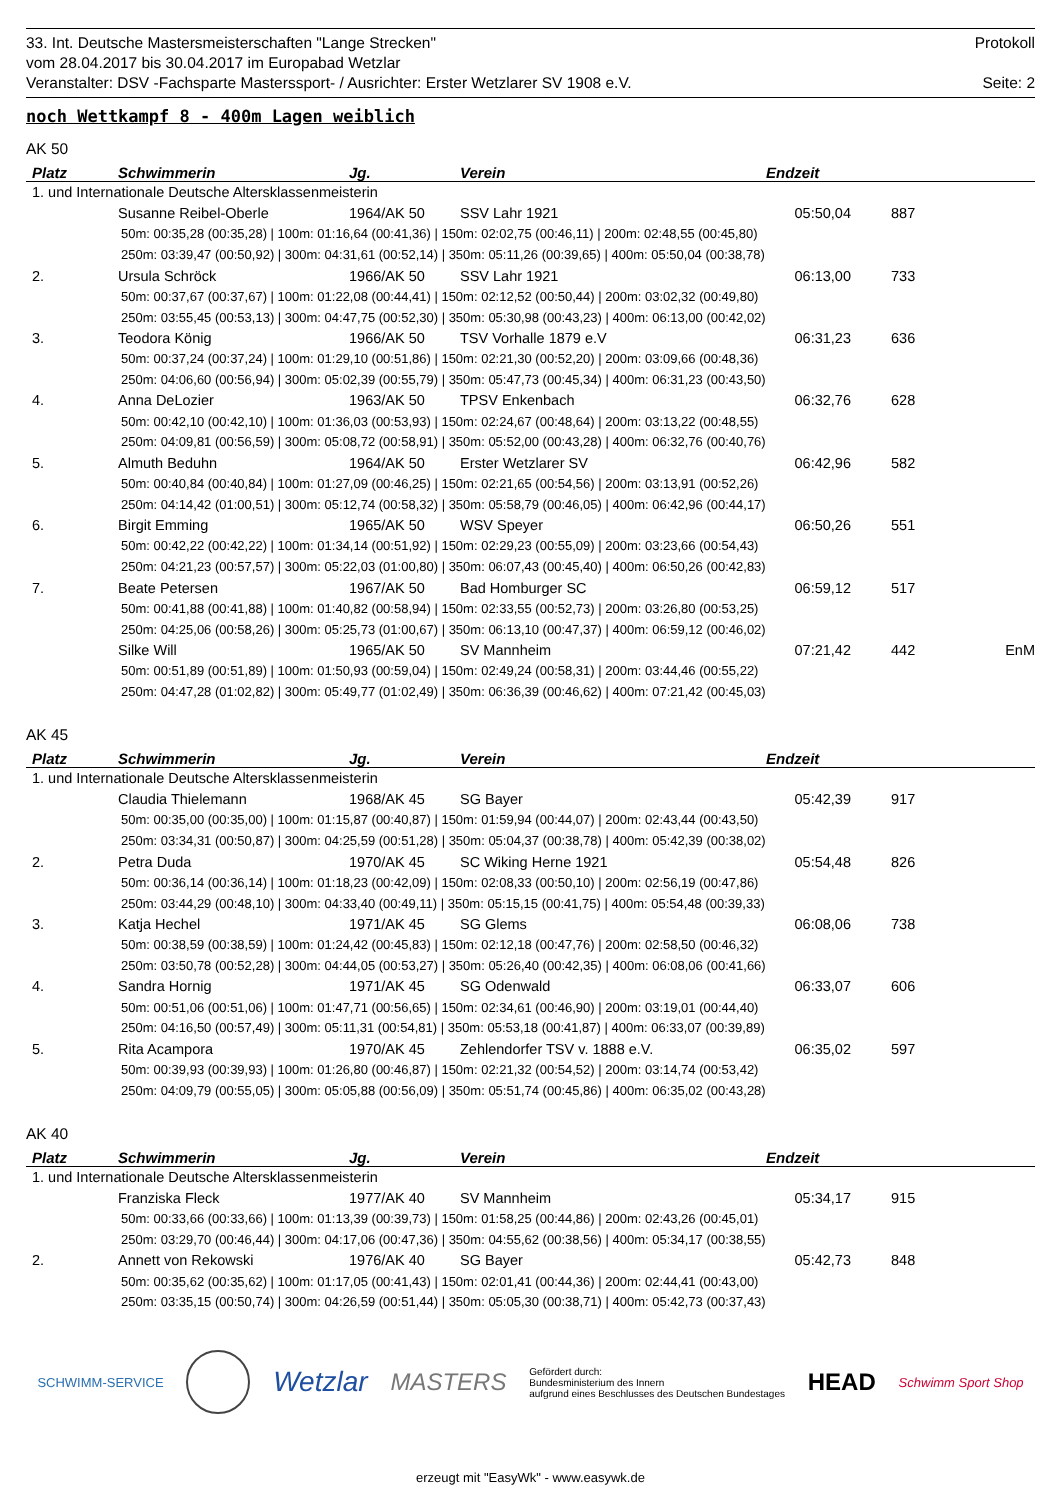33. Int. Deutsche Mastersmeisterschaften "Lange Strecken" Protokoll
vom 28.04.2017 bis 30.04.2017 im Europabad Wetzlar
Veranstalter: DSV -Fachsparte Masterssport- / Ausrichter: Erster Wetzlarer SV 1908 e.V. Seite: 2
noch Wettkampf 8 - 400m Lagen weiblich
AK 50
| Platz | Schwimmerin | Jg. | Verein | Endzeit | | |
| --- | --- | --- | --- | --- | --- | --- |
| 1. und Internationale Deutsche Altersklassenmeisterin | | | | | | |
| | Susanne Reibel-Oberle | 1964/AK 50 | SSV Lahr 1921 | 05:50,04 | 887 | |
| 50m: 00:35,28 (00:35,28) / 100m: 01:16,64 (00:41,36) / 150m: 02:02,75 (00:46,11) / 200m: 02:48,55 (00:45,80) | | | | | | |
| 250m: 03:39,47 (00:50,92) / 300m: 04:31,61 (00:52,14) / 350m: 05:11,26 (00:39,65) / 400m: 05:50,04 (00:38,78) | | | | | | |
| 2. | Ursula Schröck | 1966/AK 50 | SSV Lahr 1921 | 06:13,00 | 733 | |
| 50m: 00:37,67 (00:37,67) / 100m: 01:22,08 (00:44,41) / 150m: 02:12,52 (00:50,44) / 200m: 03:02,32 (00:49,80) | | | | | | |
| 250m: 03:55,45 (00:53,13) / 300m: 04:47,75 (00:52,30) / 350m: 05:30,98 (00:43,23) / 400m: 06:13,00 (00:42,02) | | | | | | |
| 3. | Teodora König | 1966/AK 50 | TSV Vorhalle 1879 e.V | 06:31,23 | 636 | |
| 50m: 00:37,24 (00:37,24) / 100m: 01:29,10 (00:51,86) / 150m: 02:21,30 (00:52,20) / 200m: 03:09,66 (00:48,36) | | | | | | |
| 250m: 04:06,60 (00:56,94) / 300m: 05:02,39 (00:55,79) / 350m: 05:47,73 (00:45,34) / 400m: 06:31,23 (00:43,50) | | | | | | |
| 4. | Anna DeLozier | 1963/AK 50 | TPSV Enkenbach | 06:32,76 | 628 | |
| 50m: 00:42,10 (00:42,10) / 100m: 01:36,03 (00:53,93) / 150m: 02:24,67 (00:48,64) / 200m: 03:13,22 (00:48,55) | | | | | | |
| 250m: 04:09,81 (00:56,59) / 300m: 05:08,72 (00:58,91) / 350m: 05:52,00 (00:43,28) / 400m: 06:32,76 (00:40,76) | | | | | | |
| 5. | Almuth Beduhn | 1964/AK 50 | Erster Wetzlarer SV | 06:42,96 | 582 | |
| 50m: 00:40,84 (00:40,84) / 100m: 01:27,09 (00:46,25) / 150m: 02:21,65 (00:54,56) / 200m: 03:13,91 (00:52,26) | | | | | | |
| 250m: 04:14,42 (01:00,51) / 300m: 05:12,74 (00:58,32) / 350m: 05:58,79 (00:46,05) / 400m: 06:42,96 (00:44,17) | | | | | | |
| 6. | Birgit Emming | 1965/AK 50 | WSV Speyer | 06:50,26 | 551 | |
| 50m: 00:42,22 (00:42,22) / 100m: 01:34,14 (00:51,92) / 150m: 02:29,23 (00:55,09) / 200m: 03:23,66 (00:54,43) | | | | | | |
| 250m: 04:21,23 (00:57,57) / 300m: 05:22,03 (01:00,80) / 350m: 06:07,43 (00:45,40) / 400m: 06:50,26 (00:42,83) | | | | | | |
| 7. | Beate Petersen | 1967/AK 50 | Bad Homburger SC | 06:59,12 | 517 | |
| 50m: 00:41,88 (00:41,88) / 100m: 01:40,82 (00:58,94) / 150m: 02:33,55 (00:52,73) / 200m: 03:26,80 (00:53,25) | | | | | | |
| 250m: 04:25,06 (00:58,26) / 300m: 05:25,73 (01:00,67) / 350m: 06:13,10 (00:47,37) / 400m: 06:59,12 (00:46,02) | | | | | | |
| | Silke Will | 1965/AK 50 | SV Mannheim | 07:21,42 | 442 | EnM |
| 50m: 00:51,89 (00:51,89) / 100m: 01:50,93 (00:59,04) / 150m: 02:49,24 (00:58,31) / 200m: 03:44,46 (00:55,22) | | | | | | |
| 250m: 04:47,28 (01:02,82) / 300m: 05:49,77 (01:02,49) / 350m: 06:36,39 (00:46,62) / 400m: 07:21,42 (00:45,03) | | | | | | |
AK 45
| Platz | Schwimmerin | Jg. | Verein | Endzeit | |
| --- | --- | --- | --- | --- | --- |
| 1. und Internationale Deutsche Altersklassenmeisterin | | | | | |
| | Claudia Thielemann | 1968/AK 45 | SG Bayer | 05:42,39 | 917 |
| 50m: 00:35,00 (00:35,00) / 100m: 01:15,87 (00:40,87) / 150m: 01:59,94 (00:44,07) / 200m: 02:43,44 (00:43,50) | | | | | |
| 250m: 03:34,31 (00:50,87) / 300m: 04:25,59 (00:51,28) / 350m: 05:04,37 (00:38,78) / 400m: 05:42,39 (00:38,02) | | | | | |
| 2. | Petra Duda | 1970/AK 45 | SC Wiking Herne 1921 | 05:54,48 | 826 |
| 50m: 00:36,14 (00:36,14) / 100m: 01:18,23 (00:42,09) / 150m: 02:08,33 (00:50,10) / 200m: 02:56,19 (00:47,86) | | | | | |
| 250m: 03:44,29 (00:48,10) / 300m: 04:33,40 (00:49,11) / 350m: 05:15,15 (00:41,75) / 400m: 05:54,48 (00:39,33) | | | | | |
| 3. | Katja Hechel | 1971/AK 45 | SG Glems | 06:08,06 | 738 |
| 50m: 00:38,59 (00:38,59) / 100m: 01:24,42 (00:45,83) / 150m: 02:12,18 (00:47,76) / 200m: 02:58,50 (00:46,32) | | | | | |
| 250m: 03:50,78 (00:52,28) / 300m: 04:44,05 (00:53,27) / 350m: 05:26,40 (00:42,35) / 400m: 06:08,06 (00:41,66) | | | | | |
| 4. | Sandra Hornig | 1971/AK 45 | SG Odenwald | 06:33,07 | 606 |
| 50m: 00:51,06 (00:51,06) / 100m: 01:47,71 (00:56,65) / 150m: 02:34,61 (00:46,90) / 200m: 03:19,01 (00:44,40) | | | | | |
| 250m: 04:16,50 (00:57,49) / 300m: 05:11,31 (00:54,81) / 350m: 05:53,18 (00:41,87) / 400m: 06:33,07 (00:39,89) | | | | | |
| 5. | Rita Acampora | 1970/AK 45 | Zehlendorfer TSV v. 1888 e.V. | 06:35,02 | 597 |
| 50m: 00:39,93 (00:39,93) / 100m: 01:26,80 (00:46,87) / 150m: 02:21,32 (00:54,52) / 200m: 03:14,74 (00:53,42) | | | | | |
| 250m: 04:09,79 (00:55,05) / 300m: 05:05,88 (00:56,09) / 350m: 05:51,74 (00:45,86) / 400m: 06:35,02 (00:43,28) | | | | | |
AK 40
| Platz | Schwimmerin | Jg. | Verein | Endzeit | |
| --- | --- | --- | --- | --- | --- |
| 1. und Internationale Deutsche Altersklassenmeisterin | | | | | |
| | Franziska Fleck | 1977/AK 40 | SV Mannheim | 05:34,17 | 915 |
| 50m: 00:33,66 (00:33,66) / 100m: 01:13,39 (00:39,73) / 150m: 01:58,25 (00:44,86) / 200m: 02:43,26 (00:45,01) | | | | | |
| 250m: 03:29,70 (00:46,44) / 300m: 04:17,06 (00:47,36) / 350m: 04:55,62 (00:38,56) / 400m: 05:34,17 (00:38,55) | | | | | |
| 2. | Annett von Rekowski | 1976/AK 40 | SG Bayer | 05:42,73 | 848 |
| 50m: 00:35,62 (00:35,62) / 100m: 01:17,05 (00:41,43) / 150m: 02:01,41 (00:44,36) / 200m: 02:44,41 (00:43,00) | | | | | |
| 250m: 03:35,15 (00:50,74) / 300m: 04:26,59 (00:51,44) / 350m: 05:05,30 (00:38,71) / 400m: 05:42,73 (00:37,43) | | | | | |
SCHWIMM-SERVICE Wetzlar MASTERS Gefördert durch:
Bundesministerium des Innern
aufgrund eines Beschlusses des Deutschen Bundestages HEAD Schwimm Sport Shop
erzeugt mit "EasyWk" - www.easywk.de